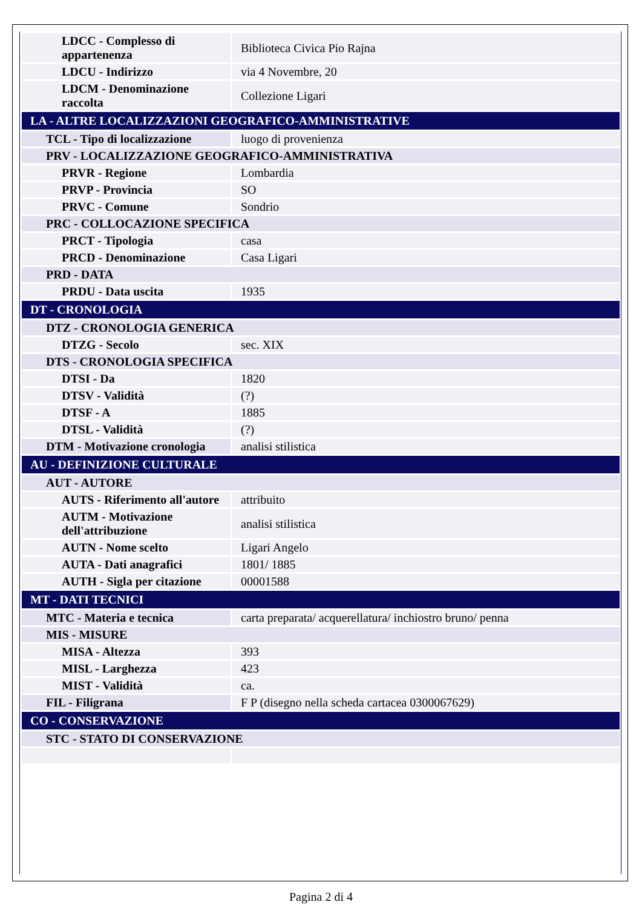| LDCC - Complesso di appartenenza | Biblioteca Civica Pio Rajna |
| LDCU - Indirizzo | via 4 Novembre, 20 |
| LDCM - Denominazione raccolta | Collezione Ligari |
| LA - ALTRE LOCALIZZAZIONI GEOGRAFICO-AMMINISTRATIVE | |
| TCL - Tipo di localizzazione | luogo di provenienza |
| PRV - LOCALIZZAZIONE GEOGRAFICO-AMMINISTRATIVA | |
| PRVR - Regione | Lombardia |
| PRVP - Provincia | SO |
| PRVC - Comune | Sondrio |
| PRC - COLLOCAZIONE SPECIFICA | |
| PRCT - Tipologia | casa |
| PRCD - Denominazione | Casa Ligari |
| PRD - DATA | |
| PRDU - Data uscita | 1935 |
| DT - CRONOLOGIA | |
| DTZ - CRONOLOGIA GENERICA | |
| DTZG - Secolo | sec. XIX |
| DTS - CRONOLOGIA SPECIFICA | |
| DTSI - Da | 1820 |
| DTSV - Validità | (?) |
| DTSF - A | 1885 |
| DTSL - Validità | (?) |
| DTM - Motivazione cronologia | analisi stilistica |
| AU - DEFINIZIONE CULTURALE | |
| AUT - AUTORE | |
| AUTS - Riferimento all'autore | attribuito |
| AUTM - Motivazione dell'attribuzione | analisi stilistica |
| AUTN - Nome scelto | Ligari Angelo |
| AUTA - Dati anagrafici | 1801/ 1885 |
| AUTH - Sigla per citazione | 00001588 |
| MT - DATI TECNICI | |
| MTC - Materia e tecnica | carta preparata/ acquerellatura/ inchiostro bruno/ penna |
| MIS - MISURE | |
| MISA - Altezza | 393 |
| MISL - Larghezza | 423 |
| MIST - Validità | ca. |
| FIL - Filigrana | F P (disegno nella scheda cartacea 0300067629) |
| CO - CONSERVAZIONE | |
| STC - STATO DI CONSERVAZIONE | |
Pagina 2 di 4